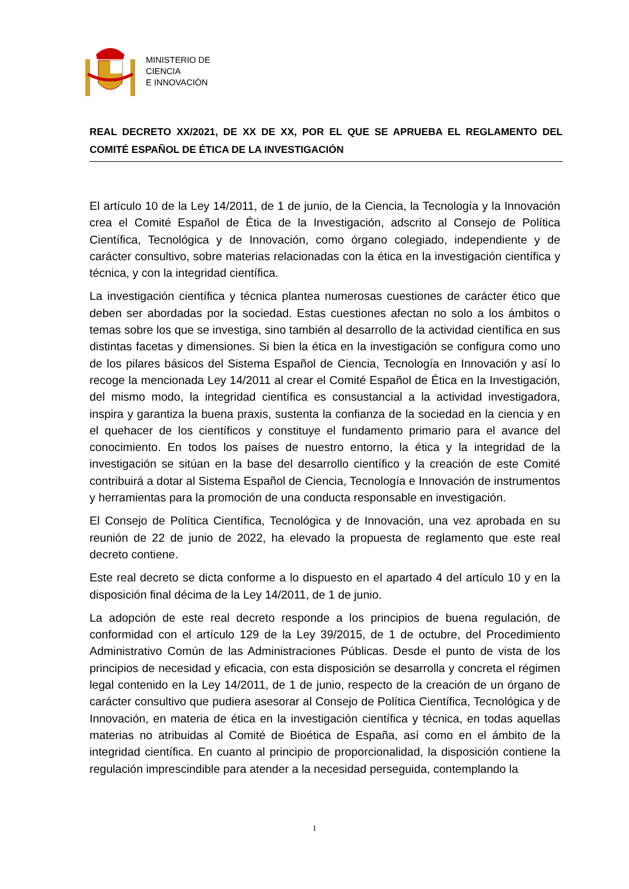MINISTERIO DE
CIENCIA
E INNOVACIÓN
REAL DECRETO XX/2021, DE XX DE XX, POR EL QUE SE APRUEBA EL REGLAMENTO DEL COMITÉ ESPAÑOL DE ÉTICA DE LA INVESTIGACIÓN
El artículo 10 de la Ley 14/2011, de 1 de junio, de la Ciencia, la Tecnología y la Innovación crea el Comité Español de Ética de la Investigación, adscrito al Consejo de Política Científica, Tecnológica y de Innovación, como órgano colegiado, independiente y de carácter consultivo, sobre materias relacionadas con la ética en la investigación científica y técnica, y con la integridad científica.
La investigación científica y técnica plantea numerosas cuestiones de carácter ético que deben ser abordadas por la sociedad. Estas cuestiones afectan no solo a los ámbitos o temas sobre los que se investiga, sino también al desarrollo de la actividad científica en sus distintas facetas y dimensiones. Si bien la ética en la investigación se configura como uno de los pilares básicos del Sistema Español de Ciencia, Tecnología en Innovación y así lo recoge la mencionada Ley 14/2011 al crear el Comité Español de Ética en la Investigación, del mismo modo, la integridad científica es consustancial a la actividad investigadora, inspira y garantiza la buena praxis, sustenta la confianza de la sociedad en la ciencia y en el quehacer de los científicos y constituye el fundamento primario para el avance del conocimiento. En todos los países de nuestro entorno, la ética y la integridad de la investigación se sitúan en la base del desarrollo científico y la creación de este Comité contribuirá a dotar al Sistema Español de Ciencia, Tecnología e Innovación de instrumentos y herramientas para la promoción de una conducta responsable en investigación.
El Consejo de Política Científica, Tecnológica y de Innovación, una vez aprobada en su reunión de 22 de junio de 2022, ha elevado la propuesta de reglamento que este real decreto contiene.
Este real decreto se dicta conforme a lo dispuesto en el apartado 4 del artículo 10 y en la disposición final décima de la Ley 14/2011, de 1 de junio.
La adopción de este real decreto responde a los principios de buena regulación, de conformidad con el artículo 129 de la Ley 39/2015, de 1 de octubre, del Procedimiento Administrativo Común de las Administraciones Públicas. Desde el punto de vista de los principios de necesidad y eficacia, con esta disposición se desarrolla y concreta el régimen legal contenido en la Ley 14/2011, de 1 de junio, respecto de la creación de un órgano de carácter consultivo que pudiera asesorar al Consejo de Política Científica, Tecnológica y de Innovación, en materia de ética en la investigación científica y técnica, en todas aquellas materias no atribuidas al Comité de Bioética de España, así como en el ámbito de la integridad científica. En cuanto al principio de proporcionalidad, la disposición contiene la regulación imprescindible para atender a la necesidad perseguida, contemplando la
1